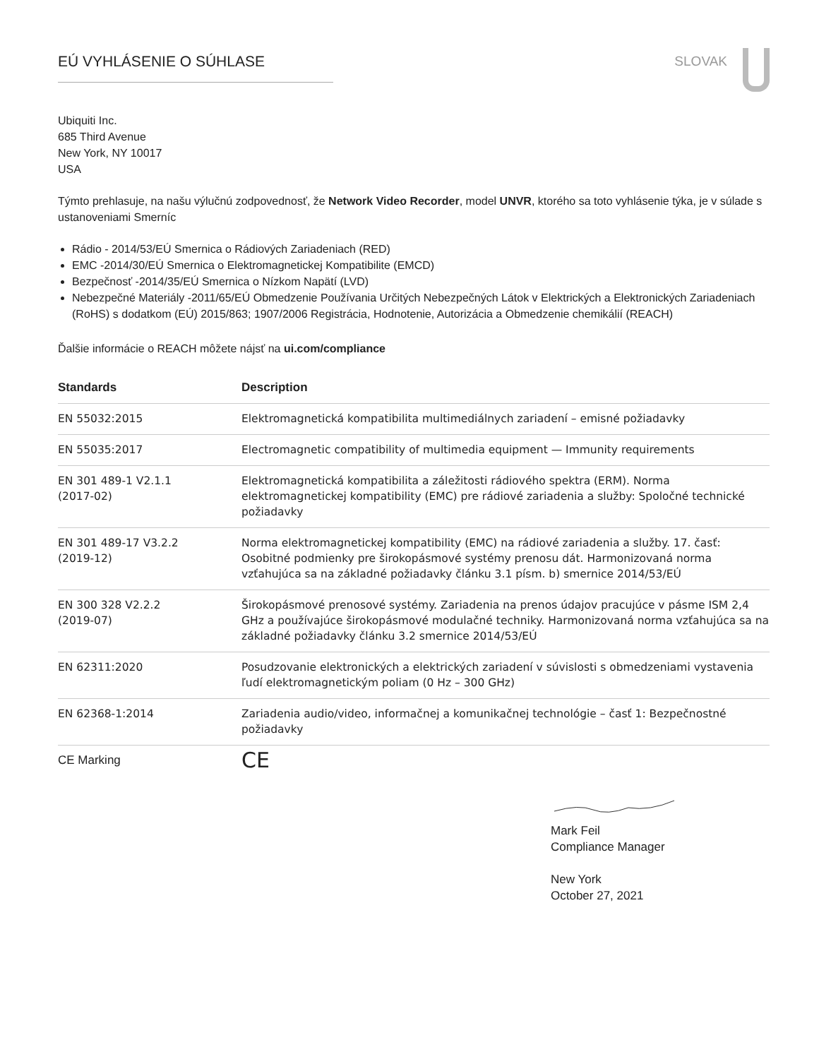EÚ VYHLÁSENIE O SÚHLASE SLOVAK
Ubiquiti Inc.
685 Third Avenue
New York, NY 10017
USA
Týmto prehlasuje, na našu výlučnú zodpovednosť, že Network Video Recorder, model UNVR, ktorého sa toto vyhlásenie týka, je v súlade s ustanoveniami Smerníc
Rádio - 2014/53/EÚ Smernica o Rádiových Zariadeniach (RED)
EMC -2014/30/EÚ Smernica o Elektromagnetickej Kompatibilite (EMCD)
Bezpečnosť -2014/35/EÚ Smernica o Nízkom Napätí (LVD)
Nebezpečné Materiály -2011/65/EÚ Obmedzenie Používania Určitých Nebezpečných Látok v Elektrických a Elektronických Zariadeniach (RoHS) s dodatkom (EÚ) 2015/863; 1907/2006 Registrácia, Hodnotenie, Autorizácia a Obmedzenie chemikálií (REACH)
Ďalšie informácie o REACH môžete nájsť na ui.com/compliance
| Standards | Description |
| --- | --- |
| EN 55032:2015 | Elektromagnetická kompatibilita multimediálnych zariadení – emisné požiadavky |
| EN 55035:2017 | Electromagnetic compatibility of multimedia equipment — Immunity requirements |
| EN 301 489-1 V2.1.1 (2017-02) | Elektromagnetická kompatibilita a záležitosti rádiového spektra (ERM). Norma elektromagnetickej kompatibility (EMC) pre rádiové zariadenia a služby: Spoločné technické požiadavky |
| EN 301 489-17 V3.2.2 (2019-12) | Norma elektromagnetickej kompatibility (EMC) na rádiové zariadenia a služby. 17. časť: Osobitné podmienky pre širokopásmové systémy prenosu dát. Harmonizovaná norma vzťahujúca sa na základné požiadavky článku 3.1 písm. b) smernice 2014/53/EÚ |
| EN 300 328 V2.2.2 (2019-07) | Širokopásmové prenosové systémy. Zariadenia na prenos údajov pracujúce v pásme ISM 2,4 GHz a používajúce širokopásmové modulačné techniky. Harmonizovaná norma vzťahujúca sa na základné požiadavky článku 3.2 smernice 2014/53/EÚ |
| EN 62311:2020 | Posudzovanie elektronických a elektrických zariadení v súvislosti s obmedzeniami vystavenia ľudí elektromagnetickým poliam (0 Hz – 300 GHz) |
| EN 62368-1:2014 | Zariadenia audio/video, informačnej a komunikačnej technológie – časť 1: Bezpečnostné požiadavky |
| CE Marking | CE |
Mark Feil
Compliance Manager
New York
October 27, 2021